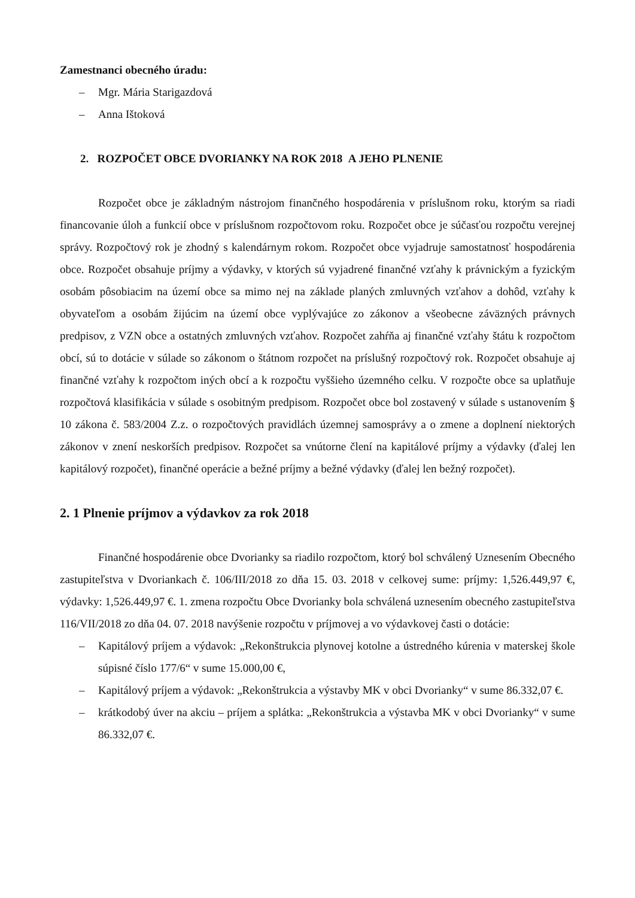Zamestnanci obecného úradu:
– Mgr. Mária Starigazdová
– Anna Ištoková
2. ROZPOČET OBCE DVORIANKY NA ROK 2018 A JEHO PLNENIE
Rozpočet obce je základným nástrojom finančného hospodárenia v príslušnom roku, ktorým sa riadi financovanie úloh a funkcií obce v príslušnom rozpočtovom roku. Rozpočet obce je súčasťou rozpočtu verejnej správy. Rozpočtový rok je zhodný s kalendárnym rokom. Rozpočet obce vyjadruje samostatnosť hospodárenia obce. Rozpočet obsahuje príjmy a výdavky, v ktorých sú vyjadrené finančné vzťahy k právnickým a fyzickým osobám pôsobiacim na území obce sa mimo nej na základe planých zmluvných vzťahov a dohôd, vzťahy k obyvateľom a osobám žijúcim na území obce vyplývajúce zo zákonov a všeobecne záväzných právnych predpisov, z VZN obce a ostatných zmluvných vzťahov. Rozpočet zahŕňa aj finančné vzťahy štátu k rozpočtom obcí, sú to dotácie v súlade so zákonom o štátnom rozpočet na príslušný rozpočtový rok. Rozpočet obsahuje aj finančné vzťahy k rozpočtom iných obcí a k rozpočtu vyššieho územného celku. V rozpočte obce sa uplatňuje rozpočtová klasifikácia v súlade s osobitným predpisom. Rozpočet obce bol zostavený v súlade s ustanovením § 10 zákona č. 583/2004 Z.z. o rozpočtových pravidlách územnej samosprávy a o zmene a doplnení niektorých zákonov v znení neskorších predpisov. Rozpočet sa vnútorne člení na kapitálové príjmy a výdavky (ďalej len kapitálový rozpočet), finančné operácie a bežné príjmy a bežné výdavky (ďalej len bežný rozpočet).
2. 1 Plnenie príjmov a výdavkov za rok 2018
Finančné hospodárenie obce Dvorianky sa riadilo rozpočtom, ktorý bol schválený Uznesením Obecného zastupiteľstva v Dvoriankach č. 106/III/2018 zo dňa 15. 03. 2018 v celkovej sume: príjmy: 1,526.449,97 €, výdavky: 1,526.449,97 €. 1. zmena rozpočtu Obce Dvorianky bola schválená uznesením obecného zastupiteľstva 116/VII/2018 zo dňa 04. 07. 2018 navýšenie rozpočtu v príjmovej a vo výdavkovej časti o dotácie:
– Kapitálový príjem a výdavok: „Rekonštrukcia plynovej kotolne a ústredného kúrenia v materskej škole súpisné číslo 177/6“ v sume 15.000,00 €,
– Kapitálový príjem a výdavok: „Rekonštrukcia a výstavby MK v obci Dvorianky“ v sume 86.332,07 €.
– krátkodobý úver na akciu – príjem a splátka: „Rekonštrukcia a výstavba MK v obci Dvorianky“ v sume 86.332,07 €.